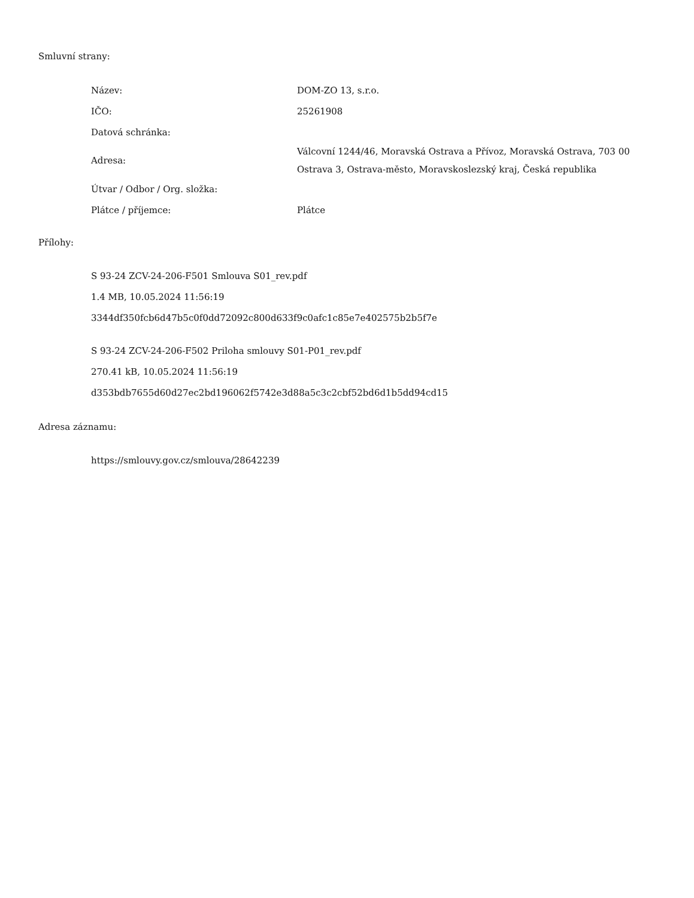Smluvní strany:
| Název: | DOM-ZO 13, s.r.o. |
| IČO: | 25261908 |
| Datová schránka: | |
| Adresa: | Válcovní 1244/46, Moravská Ostrava a Přívoz, Moravská Ostrava, 703 00 Ostrava 3, Ostrava-město, Moravskoslezský kraj, Česká republika |
| Útvar / Odbor / Org. složka: | |
| Plátce / příjemce: | Plátce |
Přílohy:
S 93-24 ZCV-24-206-F501 Smlouva S01_rev.pdf
1.4 MB, 10.05.2024 11:56:19
3344df350fcb6d47b5c0f0dd72092c800d633f9c0afc1c85e7e402575b2b5f7e
S 93-24 ZCV-24-206-F502 Priloha smlouvy S01-P01_rev.pdf
270.41 kB, 10.05.2024 11:56:19
d353bdb7655d60d27ec2bd196062f5742e3d88a5c3c2cbf52bd6d1b5dd94cd15
Adresa záznamu:
https://smlouvy.gov.cz/smlouva/28642239